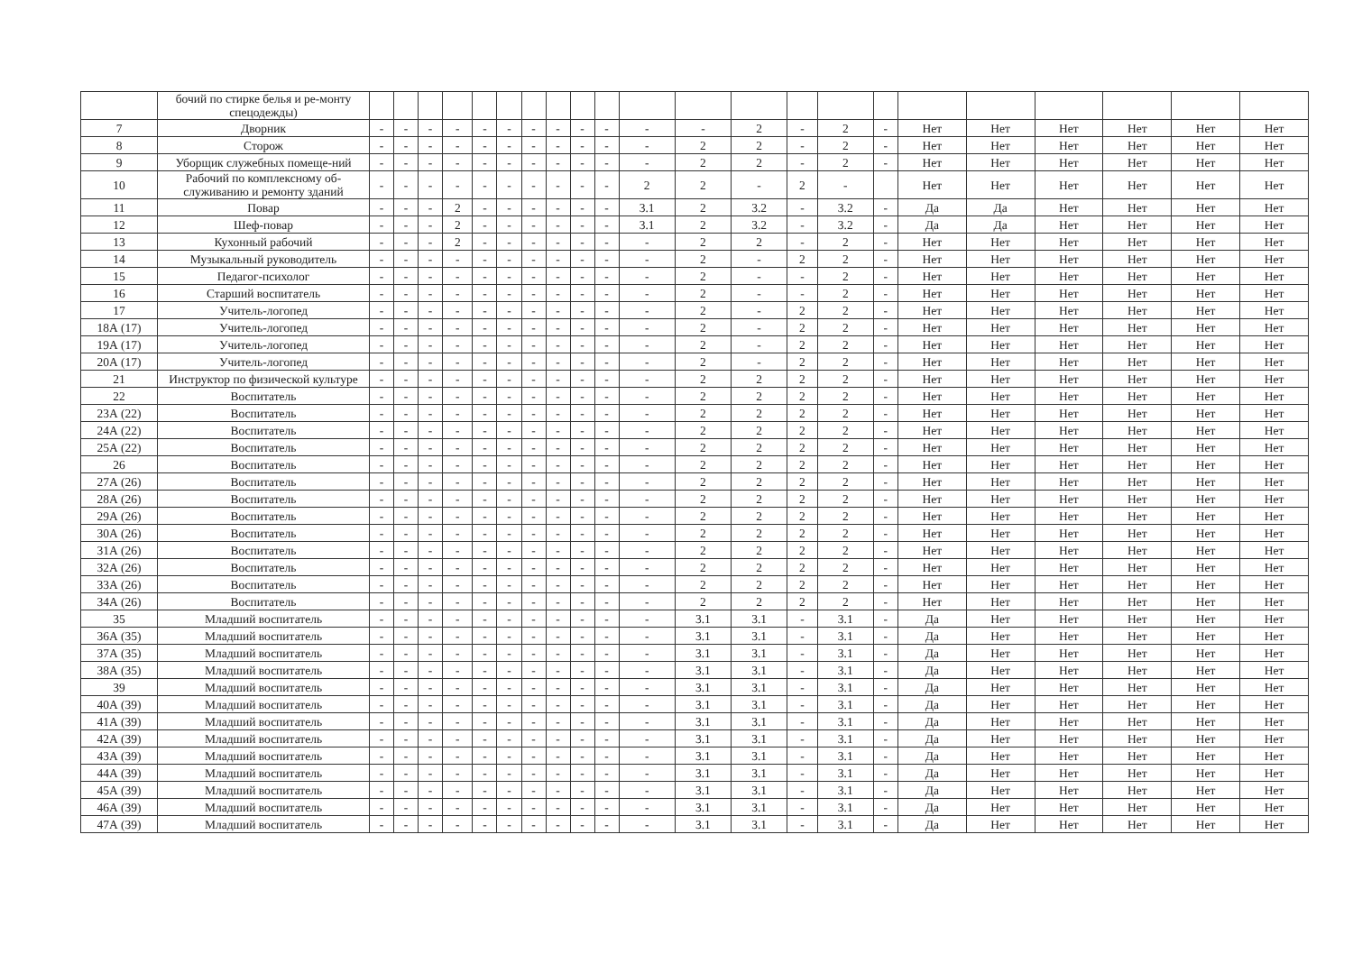| | бочий по стирке белья и ре-монту спецодежды) | | | | | | | | | | | | | | | | | | | | | | |
| 7 | Дворник | - | - | - | - | - | - | - | - | - | - | - | - | 2 | - | 2 | - | Нет | Нет | Нет | Нет | Нет | Нет |
| 8 | Сторож | - | - | - | - | - | - | - | - | - | - | - | 2 | 2 | - | 2 | - | Нет | Нет | Нет | Нет | Нет | Нет |
| 9 | Уборщик служебных помеще-ний | - | - | - | - | - | - | - | - | - | - | - | 2 | 2 | - | 2 | - | Нет | Нет | Нет | Нет | Нет | Нет |
| 10 | Рабочий по комплексному об-служиванию и ремонту зданий | - | - | - | - | - | - | - | - | - | - | 2 | 2 | - | 2 | - | | Нет | Нет | Нет | Нет | Нет | Нет |
| 11 | Повар | - | - | - | 2 | - | - | - | - | - | - | 3.1 | 2 | 3.2 | - | 3.2 | - | Да | Да | Нет | Нет | Нет | Нет |
| 12 | Шеф-повар | - | - | - | 2 | - | - | - | - | - | - | 3.1 | 2 | 3.2 | - | 3.2 | - | Да | Да | Нет | Нет | Нет | Нет |
| 13 | Кухонный рабочий | - | - | - | 2 | - | - | - | - | - | - | - | 2 | 2 | - | 2 | - | Нет | Нет | Нет | Нет | Нет | Нет |
| 14 | Музыкальный руководитель | - | - | - | - | - | - | - | - | - | - | - | 2 | - | 2 | 2 | - | Нет | Нет | Нет | Нет | Нет | Нет |
| 15 | Педагог-психолог | - | - | - | - | - | - | - | - | - | - | - | 2 | - | - | 2 | - | Нет | Нет | Нет | Нет | Нет | Нет |
| 16 | Старший воспитатель | - | - | - | - | - | - | - | - | - | - | - | 2 | - | - | 2 | - | Нет | Нет | Нет | Нет | Нет | Нет |
| 17 | Учитель-логопед | - | - | - | - | - | - | - | - | - | - | - | 2 | - | 2 | 2 | - | Нет | Нет | Нет | Нет | Нет | Нет |
| 18А (17) | Учитель-логопед | - | - | - | - | - | - | - | - | - | - | - | 2 | - | 2 | 2 | - | Нет | Нет | Нет | Нет | Нет | Нет |
| 19А (17) | Учитель-логопед | - | - | - | - | - | - | - | - | - | - | - | 2 | - | 2 | 2 | - | Нет | Нет | Нет | Нет | Нет | Нет |
| 20А (17) | Учитель-логопед | - | - | - | - | - | - | - | - | - | - | - | 2 | - | 2 | 2 | - | Нет | Нет | Нет | Нет | Нет | Нет |
| 21 | Инструктор по физической культуре | - | - | - | - | - | - | - | - | - | - | - | 2 | 2 | 2 | 2 | - | Нет | Нет | Нет | Нет | Нет | Нет |
| 22 | Воспитатель | - | - | - | - | - | - | - | - | - | - | - | 2 | 2 | 2 | 2 | - | Нет | Нет | Нет | Нет | Нет | Нет |
| 23А (22) | Воспитатель | - | - | - | - | - | - | - | - | - | - | - | 2 | 2 | 2 | 2 | - | Нет | Нет | Нет | Нет | Нет | Нет |
| 24А (22) | Воспитатель | - | - | - | - | - | - | - | - | - | - | - | 2 | 2 | 2 | 2 | - | Нет | Нет | Нет | Нет | Нет | Нет |
| 25А (22) | Воспитатель | - | - | - | - | - | - | - | - | - | - | - | 2 | 2 | 2 | 2 | - | Нет | Нет | Нет | Нет | Нет | Нет |
| 26 | Воспитатель | - | - | - | - | - | - | - | - | - | - | - | 2 | 2 | 2 | 2 | - | Нет | Нет | Нет | Нет | Нет | Нет |
| 27А (26) | Воспитатель | - | - | - | - | - | - | - | - | - | - | - | 2 | 2 | 2 | 2 | - | Нет | Нет | Нет | Нет | Нет | Нет |
| 28А (26) | Воспитатель | - | - | - | - | - | - | - | - | - | - | - | 2 | 2 | 2 | 2 | - | Нет | Нет | Нет | Нет | Нет | Нет |
| 29А (26) | Воспитатель | - | - | - | - | - | - | - | - | - | - | - | 2 | 2 | 2 | 2 | - | Нет | Нет | Нет | Нет | Нет | Нет |
| 30А (26) | Воспитатель | - | - | - | - | - | - | - | - | - | - | - | 2 | 2 | 2 | 2 | - | Нет | Нет | Нет | Нет | Нет | Нет |
| 31А (26) | Воспитатель | - | - | - | - | - | - | - | - | - | - | - | 2 | 2 | 2 | 2 | - | Нет | Нет | Нет | Нет | Нет | Нет |
| 32А (26) | Воспитатель | - | - | - | - | - | - | - | - | - | - | - | 2 | 2 | 2 | 2 | - | Нет | Нет | Нет | Нет | Нет | Нет |
| 33А (26) | Воспитатель | - | - | - | - | - | - | - | - | - | - | - | 2 | 2 | 2 | 2 | - | Нет | Нет | Нет | Нет | Нет | Нет |
| 34А (26) | Воспитатель | - | - | - | - | - | - | - | - | - | - | - | 2 | 2 | 2 | 2 | - | Нет | Нет | Нет | Нет | Нет | Нет |
| 35 | Младший воспитатель | - | - | - | - | - | - | - | - | - | - | - | 3.1 | 3.1 | - | 3.1 | - | Да | Нет | Нет | Нет | Нет | Нет |
| 36А (35) | Младший воспитатель | - | - | - | - | - | - | - | - | - | - | - | 3.1 | 3.1 | - | 3.1 | - | Да | Нет | Нет | Нет | Нет | Нет |
| 37А (35) | Младший воспитатель | - | - | - | - | - | - | - | - | - | - | - | 3.1 | 3.1 | - | 3.1 | - | Да | Нет | Нет | Нет | Нет | Нет |
| 38А (35) | Младший воспитатель | - | - | - | - | - | - | - | - | - | - | - | 3.1 | 3.1 | - | 3.1 | - | Да | Нет | Нет | Нет | Нет | Нет |
| 39 | Младший воспитатель | - | - | - | - | - | - | - | - | - | - | - | 3.1 | 3.1 | - | 3.1 | - | Да | Нет | Нет | Нет | Нет | Нет |
| 40А (39) | Младший воспитатель | - | - | - | - | - | - | - | - | - | - | - | 3.1 | 3.1 | - | 3.1 | - | Да | Нет | Нет | Нет | Нет | Нет |
| 41А (39) | Младший воспитатель | - | - | - | - | - | - | - | - | - | - | - | 3.1 | 3.1 | - | 3.1 | - | Да | Нет | Нет | Нет | Нет | Нет |
| 42А (39) | Младший воспитатель | - | - | - | - | - | - | - | - | - | - | - | 3.1 | 3.1 | - | 3.1 | - | Да | Нет | Нет | Нет | Нет | Нет |
| 43А (39) | Младший воспитатель | - | - | - | - | - | - | - | - | - | - | - | 3.1 | 3.1 | - | 3.1 | - | Да | Нет | Нет | Нет | Нет | Нет |
| 44А (39) | Младший воспитатель | - | - | - | - | - | - | - | - | - | - | - | 3.1 | 3.1 | - | 3.1 | - | Да | Нет | Нет | Нет | Нет | Нет |
| 45А (39) | Младший воспитатель | - | - | - | - | - | - | - | - | - | - | - | 3.1 | 3.1 | - | 3.1 | - | Да | Нет | Нет | Нет | Нет | Нет |
| 46А (39) | Младший воспитатель | - | - | - | - | - | - | - | - | - | - | - | 3.1 | 3.1 | - | 3.1 | - | Да | Нет | Нет | Нет | Нет | Нет |
| 47А (39) | Младший воспитатель | - | - | - | - | - | - | - | - | - | - | - | 3.1 | 3.1 | - | 3.1 | - | Да | Нет | Нет | Нет | Нет | Нет |